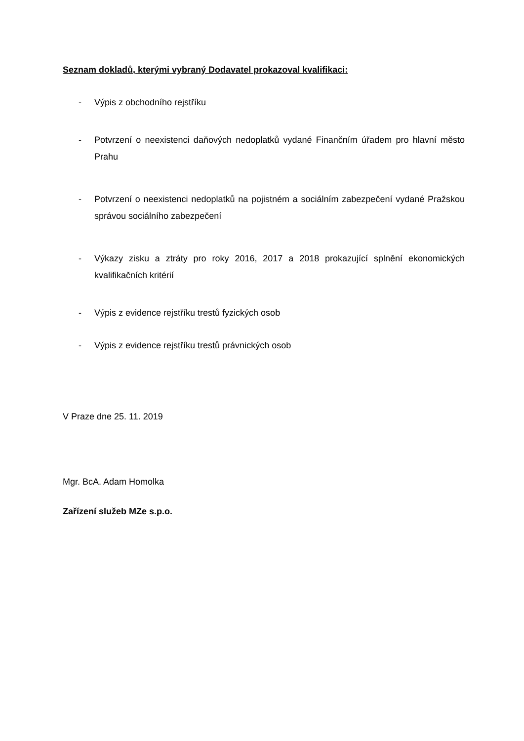Seznam dokladů, kterými vybraný Dodavatel prokazoval kvalifikaci:
- Výpis z obchodního rejstříku
- Potvrzení o neexistenci daňových nedoplatků vydané Finančním úřadem pro hlavní město Prahu
- Potvrzení o neexistenci nedoplatků na pojistném a sociálním zabezpečení vydané Pražskou správou sociálního zabezpečení
- Výkazy zisku a ztráty pro roky 2016, 2017 a 2018 prokazující splnění ekonomických kvalifikačních kritérií
- Výpis z evidence rejstříku trestů fyzických osob
- Výpis z evidence rejstříku trestů právnických osob
V Praze dne 25. 11. 2019
Mgr. BcA. Adam Homolka
Zařízení služeb MZe s.p.o.